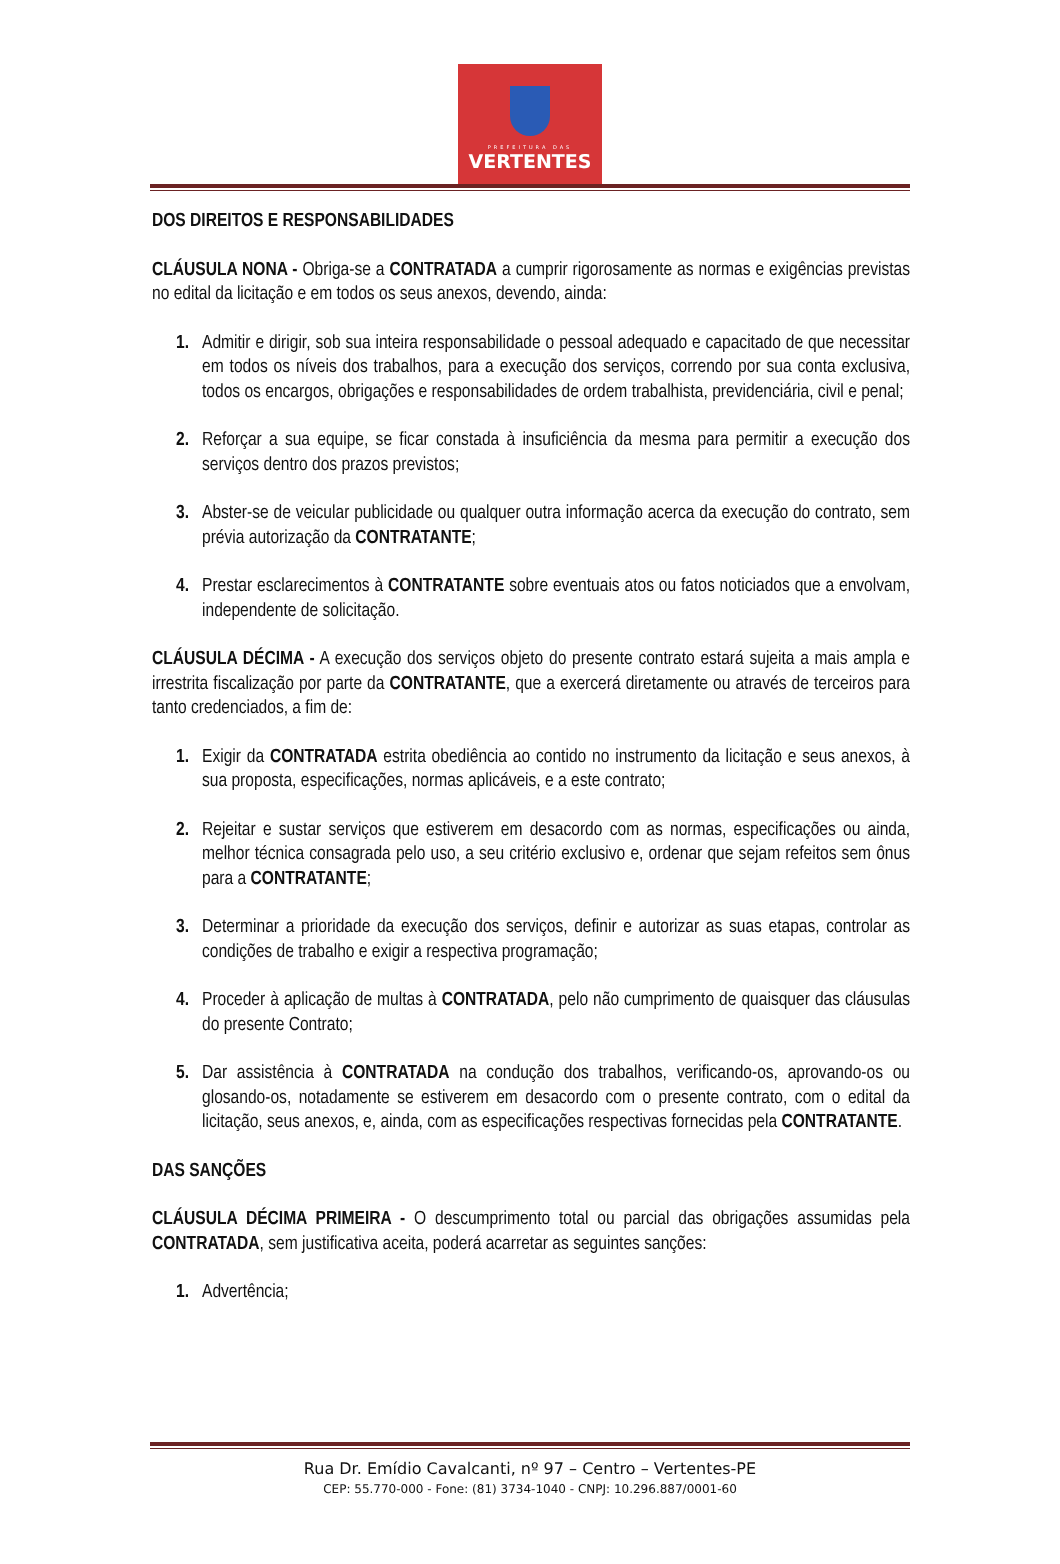PREFEITURA DAS
VERTENTES
DOS DIREITOS E RESPONSABILIDADES
CLÁUSULA NONA - Obriga-se a CONTRATADA a cumprir rigorosamente as normas e exigências previstas no edital da licitação e em todos os seus anexos, devendo, ainda:
1. Admitir e dirigir, sob sua inteira responsabilidade o pessoal adequado e capacitado de que necessitar em todos os níveis dos trabalhos, para a execução dos serviços, correndo por sua conta exclusiva, todos os encargos, obrigações e responsabilidades de ordem trabalhista, previdenciária, civil e penal;
2. Reforçar a sua equipe, se ficar constada à insuficiência da mesma para permitir a execução dos serviços dentro dos prazos previstos;
3. Abster-se de veicular publicidade ou qualquer outra informação acerca da execução do contrato, sem prévia autorização da CONTRATANTE;
4. Prestar esclarecimentos à CONTRATANTE sobre eventuais atos ou fatos noticiados que a envolvam, independente de solicitação.
CLÁUSULA DÉCIMA - A execução dos serviços objeto do presente contrato estará sujeita a mais ampla e irrestrita fiscalização por parte da CONTRATANTE, que a exercerá diretamente ou através de terceiros para tanto credenciados, a fim de:
1. Exigir da CONTRATADA estrita obediência ao contido no instrumento da licitação e seus anexos, à sua proposta, especificações, normas aplicáveis, e a este contrato;
2. Rejeitar e sustar serviços que estiverem em desacordo com as normas, especificações ou ainda, melhor técnica consagrada pelo uso, a seu critério exclusivo e, ordenar que sejam refeitos sem ônus para a CONTRATANTE;
3. Determinar a prioridade da execução dos serviços, definir e autorizar as suas etapas, controlar as condições de trabalho e exigir a respectiva programação;
4. Proceder à aplicação de multas à CONTRATADA, pelo não cumprimento de quaisquer das cláusulas do presente Contrato;
5. Dar assistência à CONTRATADA na condução dos trabalhos, verificando-os, aprovando-os ou glosando-os, notadamente se estiverem em desacordo com o presente contrato, com o edital da licitação, seus anexos, e, ainda, com as especificações respectivas fornecidas pela CONTRATANTE.
DAS SANÇÕES
CLÁUSULA DÉCIMA PRIMEIRA - O descumprimento total ou parcial das obrigações assumidas pela CONTRATADA, sem justificativa aceita, poderá acarretar as seguintes sanções:
1. Advertência;
Rua Dr. Emídio Cavalcanti, nº 97 – Centro – Vertentes-PE
CEP: 55.770-000 - Fone: (81) 3734-1040 - CNPJ: 10.296.887/0001-60